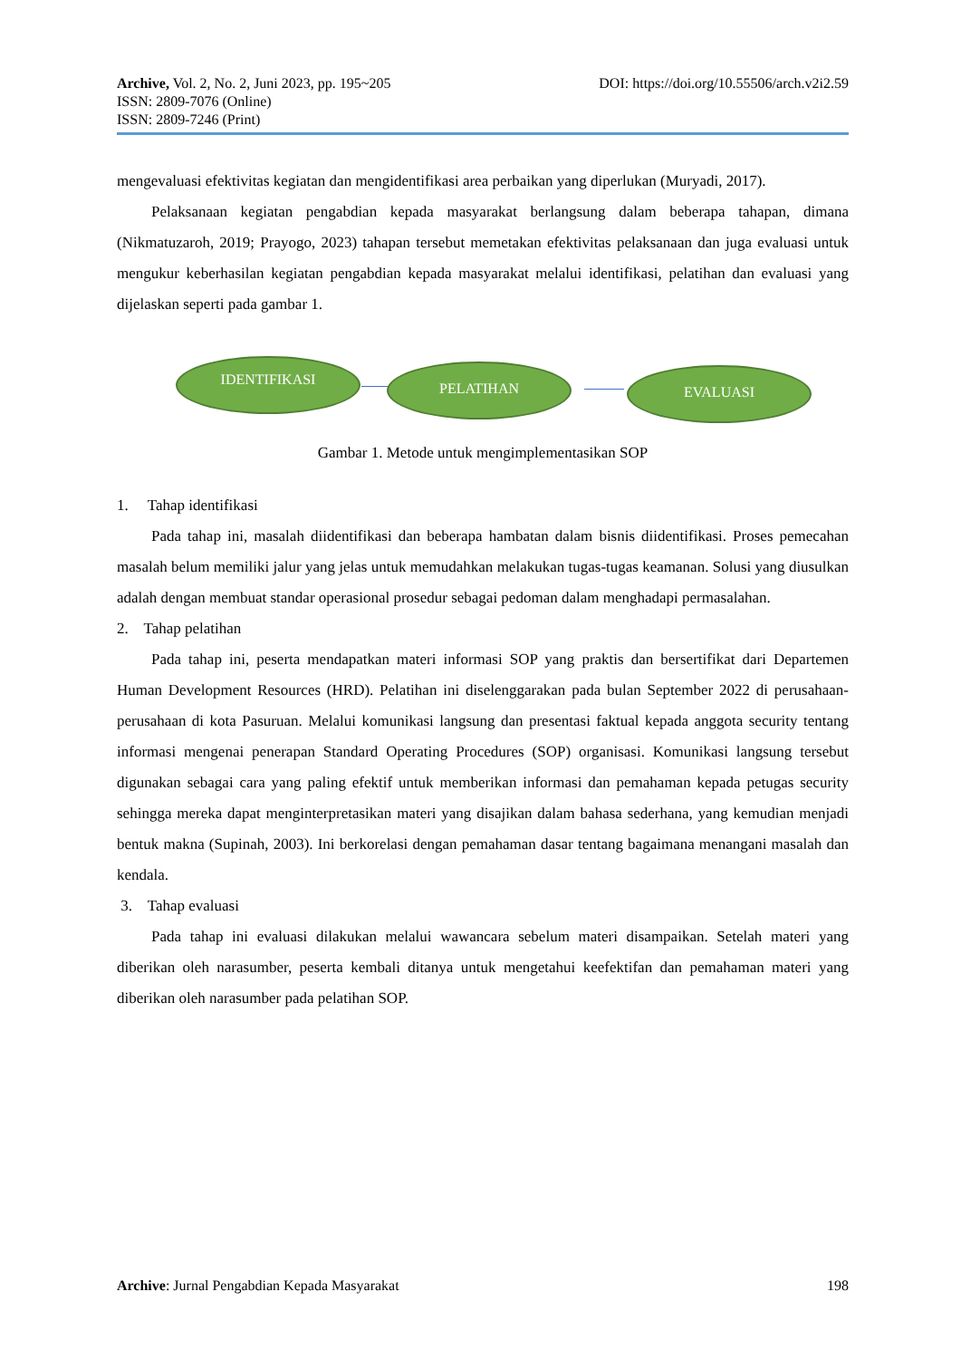Archive, Vol. 2, No. 2, Juni 2023, pp. 195~205 DOI: https://doi.org/10.55506/arch.v2i2.59
ISSN: 2809-7076 (Online)
ISSN: 2809-7246 (Print)
mengevaluasi efektivitas kegiatan dan mengidentifikasi area perbaikan yang diperlukan (Muryadi, 2017).
Pelaksanaan kegiatan pengabdian kepada masyarakat berlangsung dalam beberapa tahapan, dimana (Nikmatuzaroh, 2019; Prayogo, 2023) tahapan tersebut memetakan efektivitas pelaksanaan dan juga evaluasi untuk mengukur keberhasilan kegiatan pengabdian kepada masyarakat melalui identifikasi, pelatihan dan evaluasi yang dijelaskan seperti pada gambar 1.
IDENTIFIKASI PELATIHAN EVALUASI
Gambar 1. Metode untuk mengimplementasikan SOP
1. Tahap identifikasi
Pada tahap ini, masalah diidentifikasi dan beberapa hambatan dalam bisnis diidentifikasi. Proses pemecahan masalah belum memiliki jalur yang jelas untuk memudahkan melakukan tugas-tugas keamanan. Solusi yang diusulkan adalah dengan membuat standar operasional prosedur sebagai pedoman dalam menghadapi permasalahan.
2. Tahap pelatihan
Pada tahap ini, peserta mendapatkan materi informasi SOP yang praktis dan bersertifikat dari Departemen Human Development Resources (HRD). Pelatihan ini diselenggarakan pada bulan September 2022 di perusahaan-perusahaan di kota Pasuruan. Melalui komunikasi langsung dan presentasi faktual kepada anggota security tentang informasi mengenai penerapan Standard Operating Procedures (SOP) organisasi. Komunikasi langsung tersebut digunakan sebagai cara yang paling efektif untuk memberikan informasi dan pemahaman kepada petugas security sehingga mereka dapat menginterpretasikan materi yang disajikan dalam bahasa sederhana, yang kemudian menjadi bentuk makna (Supinah, 2003). Ini berkorelasi dengan pemahaman dasar tentang bagaimana menangani masalah dan kendala.
3. Tahap evaluasi
Pada tahap ini evaluasi dilakukan melalui wawancara sebelum materi disampaikan. Setelah materi yang diberikan oleh narasumber, peserta kembali ditanya untuk mengetahui keefektifan dan pemahaman materi yang diberikan oleh narasumber pada pelatihan SOP.
Archive: Jurnal Pengabdian Kepada Masyarakat 198